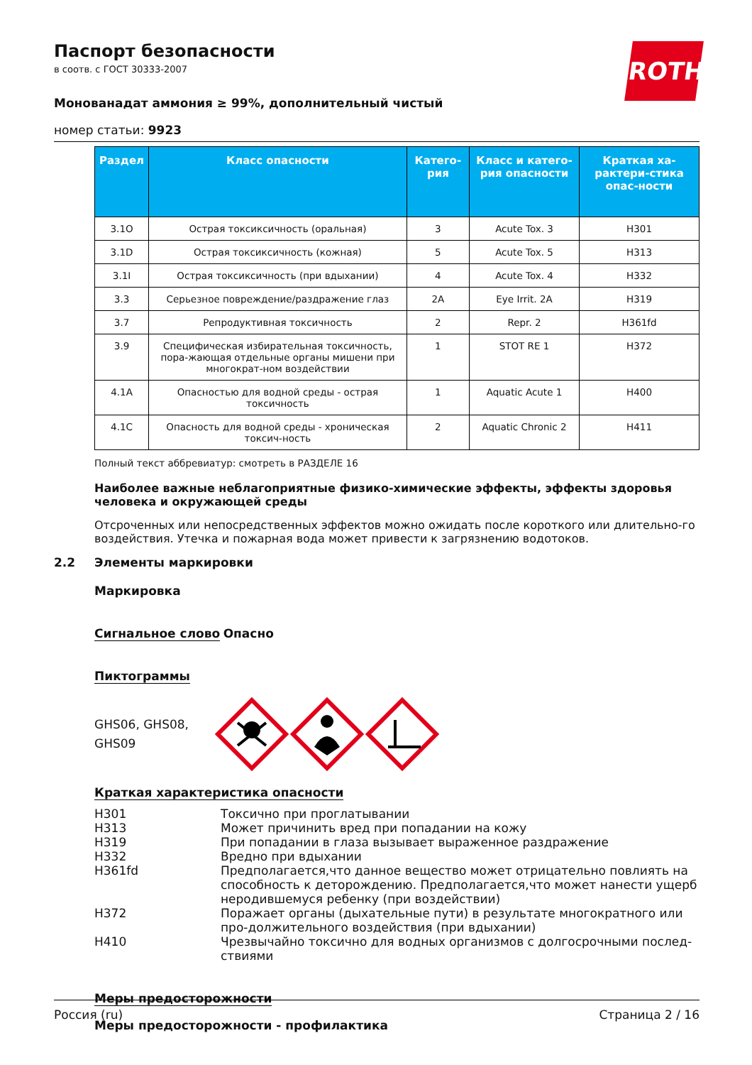Паспорт безопасности
в соотв. с ГОСТ 30333-2007
Монованадат аммония ≥ 99%, дополнительный чистый
номер статьи: 9923
ROTH
| Раздел | Класс опасности | Катего-рия | Класс и катего-рия опасности | Краткая ха-рактери-стика опас-ности |
| --- | --- | --- | --- | --- |
| 3.1O | Острая токсиксичность (оральная) | 3 | Acute Tox. 3 | H301 |
| 3.1D | Острая токсиксичность (кожная) | 5 | Acute Tox. 5 | H313 |
| 3.1I | Острая токсиксичность (при вдыхании) | 4 | Acute Tox. 4 | H332 |
| 3.3 | Серьезное повреждение/раздражение глаз | 2A | Eye Irrit. 2A | H319 |
| 3.7 | Репродуктивная токсичность | 2 | Repr. 2 | H361fd |
| 3.9 | Специфическая избирательная токсичность, пора-жающая отдельные органы мишени при многократ-ном воздействии | 1 | STOT RE 1 | H372 |
| 4.1A | Опасностью для водной среды - острая токсичность | 1 | Aquatic Acute 1 | H400 |
| 4.1C | Опасность для водной среды - хроническая токсич-ность | 2 | Aquatic Chronic 2 | H411 |
Полный текст аббревиатур: смотреть в РАЗДЕЛЕ 16
Наиболее важные неблагоприятные физико-химические эффекты, эффекты здоровья человека и окружающей среды
Отсроченных или непосредственных эффектов можно ожидать после короткого или длительно-го воздействия. Утечка и пожарная вода может привести к загрязнению водотоков.
2.2 Элементы маркировки
Маркировка
Сигнальное слово Опасно
Пиктограммы
GHS06, GHS08, GHS09
Краткая характеристика опасности
H301
Токсично при проглатывании
H313
Может причинить вред при попадании на кожу
H319
При попадании в глаза вызывает выраженное раздражение
H332
Вредно при вдыхании
H361fd
Предполагается,что данное вещество может отрицательно повлиять на способность к деторождению. Предполагается,что может нанести ущерб неродившемуся ребенку (при воздействии)
H372
Поражает органы (дыхательные пути) в результате многократного или про-должительного воздействия (при вдыхании)
H410
Чрезвычайно токсично для водных организмов с долгосрочными послед-ствиями
Меры предосторожности
Меры предосторожности - профилактика
Россия (ru) Страница 2 / 16